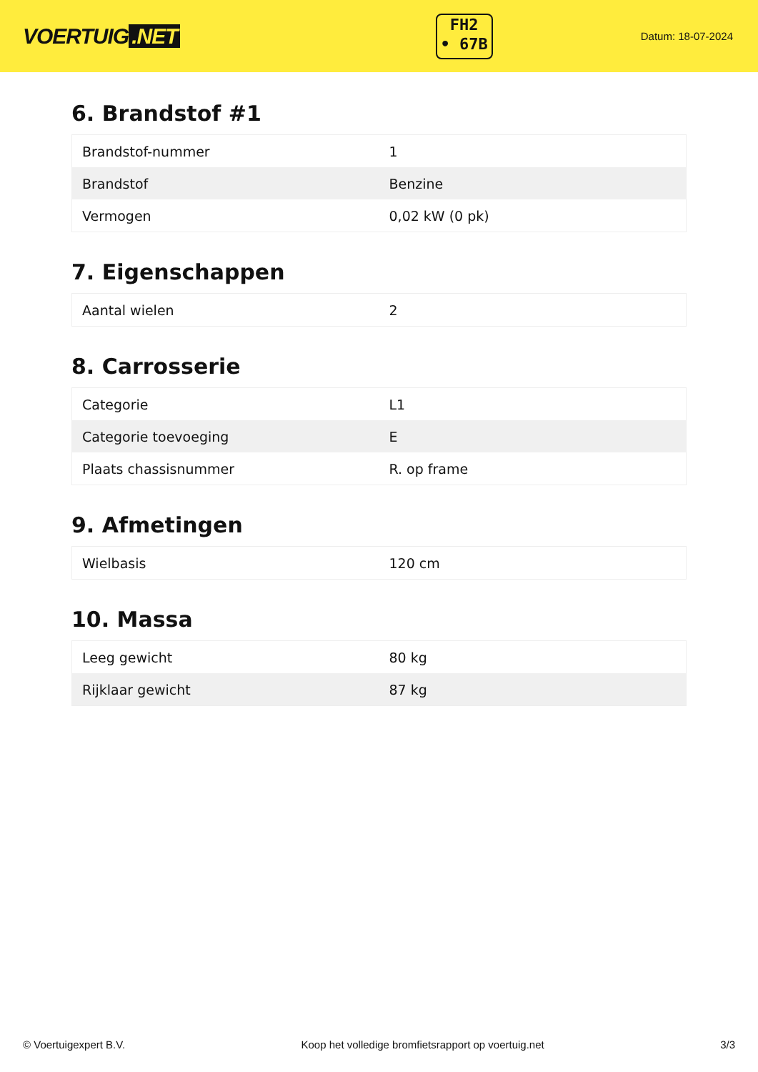VOERTUIG.NET
FH2
• 67B
Datum: 18-07-2024
6. Brandstof #1
| Brandstof-nummer | 1 |
| Brandstof | Benzine |
| Vermogen | 0,02 kW (0 pk) |
7. Eigenschappen
| Aantal wielen | 2 |
8. Carrosserie
| Categorie | L1 |
| Categorie toevoeging | E |
| Plaats chassisnummer | R. op frame |
9. Afmetingen
| Wielbasis | 120 cm |
10. Massa
| Leeg gewicht | 80 kg |
| Rijklaar gewicht | 87 kg |
© Voertuigexpert B.V. Koop het volledige bromfietsrapport op voertuig.net 3/3